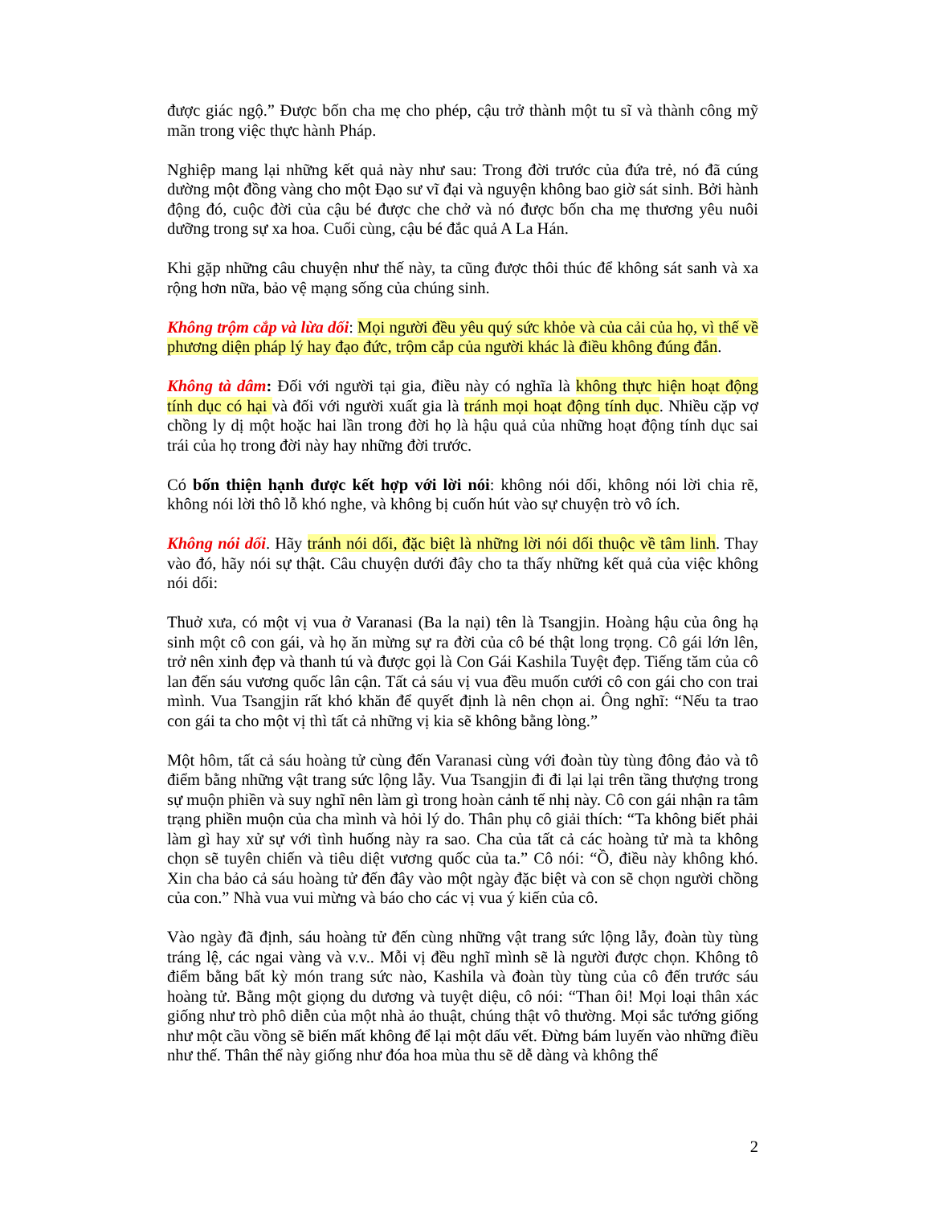được giác ngộ.” Được bốn cha mẹ cho phép, cậu trở thành một tu sĩ và thành công mỹ mãn trong việc thực hành Pháp.
Nghiệp mang lại những kết quả này như sau: Trong đời trước của đứa trẻ, nó đã cúng dường một đồng vàng cho một Đạo sư vĩ đại và nguyện không bao giờ sát sinh. Bởi hành động đó, cuộc đời của cậu bé được che chở và nó được bốn cha mẹ thương yêu nuôi dưỡng trong sự xa hoa. Cuối cùng, cậu bé đắc quả A La Hán.
Khi gặp những câu chuyện như thế này, ta cũng được thôi thúc để không sát sanh và xa rộng hơn nữa, bảo vệ mạng sống của chúng sinh.
Không trộm cắp và lừa dối: Mọi người đều yêu quý sức khỏe và của cải của họ, vì thế về phương diện pháp lý hay đạo đức, trộm cắp của người khác là điều không đúng đắn.
Không tà dâm: Đối với người tại gia, điều này có nghĩa là không thực hiện hoạt động tính dục có hại và đối với người xuất gia là tránh mọi hoạt động tính dục. Nhiều cặp vợ chồng ly dị một hoặc hai lần trong đời họ là hậu quả của những hoạt động tính dục sai trái của họ trong đời này hay những đời trước.
Có bốn thiện hạnh được kết hợp với lời nói: không nói dối, không nói lời chia rẽ, không nói lời thô lỗ khó nghe, và không bị cuốn hút vào sự chuyện trò vô ích.
Không nói dối. Hãy tránh nói dối, đặc biệt là những lời nói dối thuộc về tâm linh. Thay vào đó, hãy nói sự thật. Câu chuyện dưới đây cho ta thấy những kết quả của việc không nói dối:
Thuở xưa, có một vị vua ở Varanasi (Ba la nại) tên là Tsangjin. Hoàng hậu của ông hạ sinh một cô con gái, và họ ăn mừng sự ra đời của cô bé thật long trọng. Cô gái lớn lên, trở nên xinh đẹp và thanh tú và được gọi là Con Gái Kashila Tuyệt đẹp. Tiếng tăm của cô lan đến sáu vương quốc lân cận. Tất cả sáu vị vua đều muốn cưới cô con gái cho con trai mình. Vua Tsangjin rất khó khăn để quyết định là nên chọn ai. Ông nghĩ: “Nếu ta trao con gái ta cho một vị thì tất cả những vị kia sẽ không bằng lòng.”
Một hôm, tất cả sáu hoàng tử cùng đến Varanasi cùng với đoàn tùy tùng đông đảo và tô điểm bằng những vật trang sức lộng lẫy. Vua Tsangjin đi đi lại lại trên tầng thượng trong sự muộn phiền và suy nghĩ nên làm gì trong hoàn cảnh tế nhị này. Cô con gái nhận ra tâm trạng phiền muộn của cha mình và hỏi lý do. Thân phụ cô giải thích: “Ta không biết phải làm gì hay xử sự với tình huống này ra sao. Cha của tất cả các hoàng tử mà ta không chọn sẽ tuyên chiến và tiêu diệt vương quốc của ta.” Cô nói: “Ồ, điều này không khó. Xin cha bảo cả sáu hoàng tử đến đây vào một ngày đặc biệt và con sẽ chọn người chồng của con.” Nhà vua vui mừng và báo cho các vị vua ý kiến của cô.
Vào ngày đã định, sáu hoàng tử đến cùng những vật trang sức lộng lẫy, đoàn tùy tùng tráng lệ, các ngai vàng và v.v.. Mỗi vị đều nghĩ mình sẽ là người được chọn. Không tô điểm bằng bất kỳ món trang sức nào, Kashila và đoàn tùy tùng của cô đến trước sáu hoàng tử. Bằng một giọng du dương và tuyệt diệu, cô nói: “Than ôi! Mọi loại thân xác giống như trò phô diễn của một nhà ảo thuật, chúng thật vô thường. Mọi sắc tướng giống như một cầu vồng sẽ biến mất không để lại một dấu vết. Đừng bám luyến vào những điều như thế. Thân thể này giống như đóa hoa mùa thu sẽ dễ dàng và không thể
2